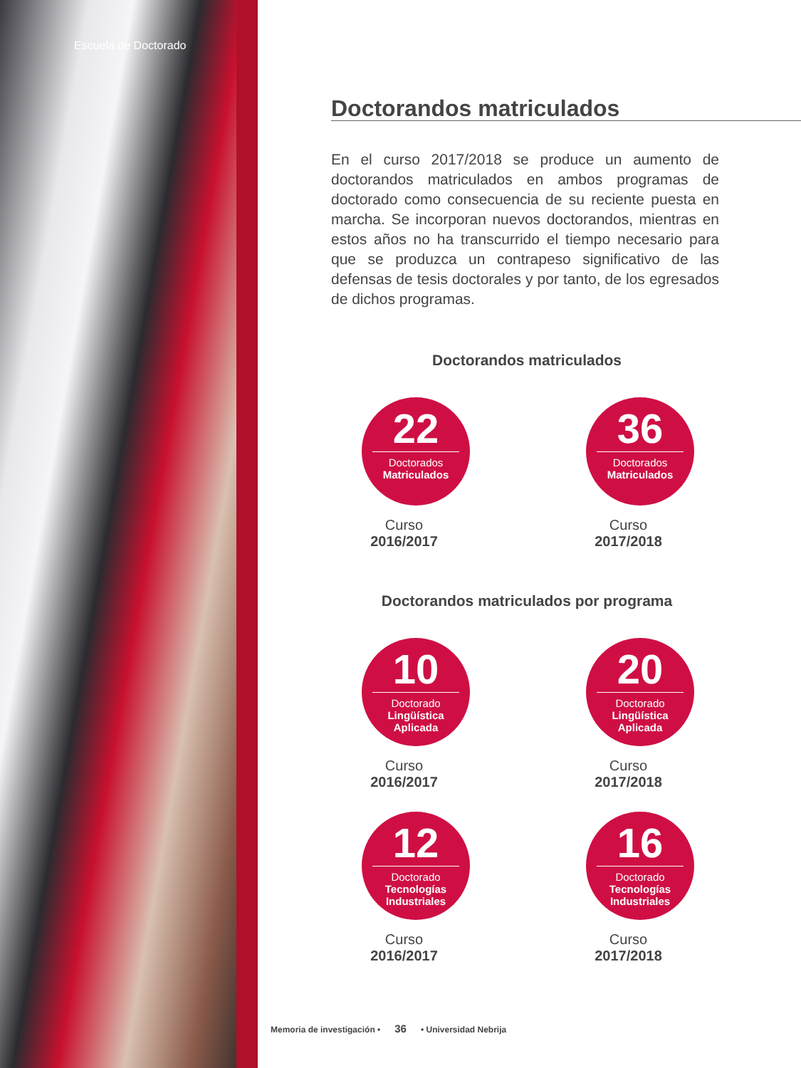Escuela de Doctorado
Doctorandos matriculados
En el curso 2017/2018 se produce un aumento de doctorandos matriculados en ambos programas de doctorado como consecuencia de su reciente puesta en marcha. Se incorporan nuevos doctorandos, mientras en estos años no ha transcurrido el tiempo necesario para que se produzca un contrapeso significativo de las defensas de tesis doctorales y por tanto, de los egresados de dichos programas.
Doctorandos matriculados
22
Doctorados
Matriculados
Curso
2016/2017
36
Doctorados
Matriculados
Curso
2017/2018
Doctorandos matriculados por programa
10
Doctorado
Lingüística
Aplicada
Curso
2016/2017
20
Doctorado
Lingüística
Aplicada
Curso
2017/2018
12
Doctorado
Tecnologías
Industriales
Curso
2016/2017
16
Doctorado
Tecnologías
Industriales
Curso
2017/2018
Memoria de investigación • 36 • Universidad Nebrija